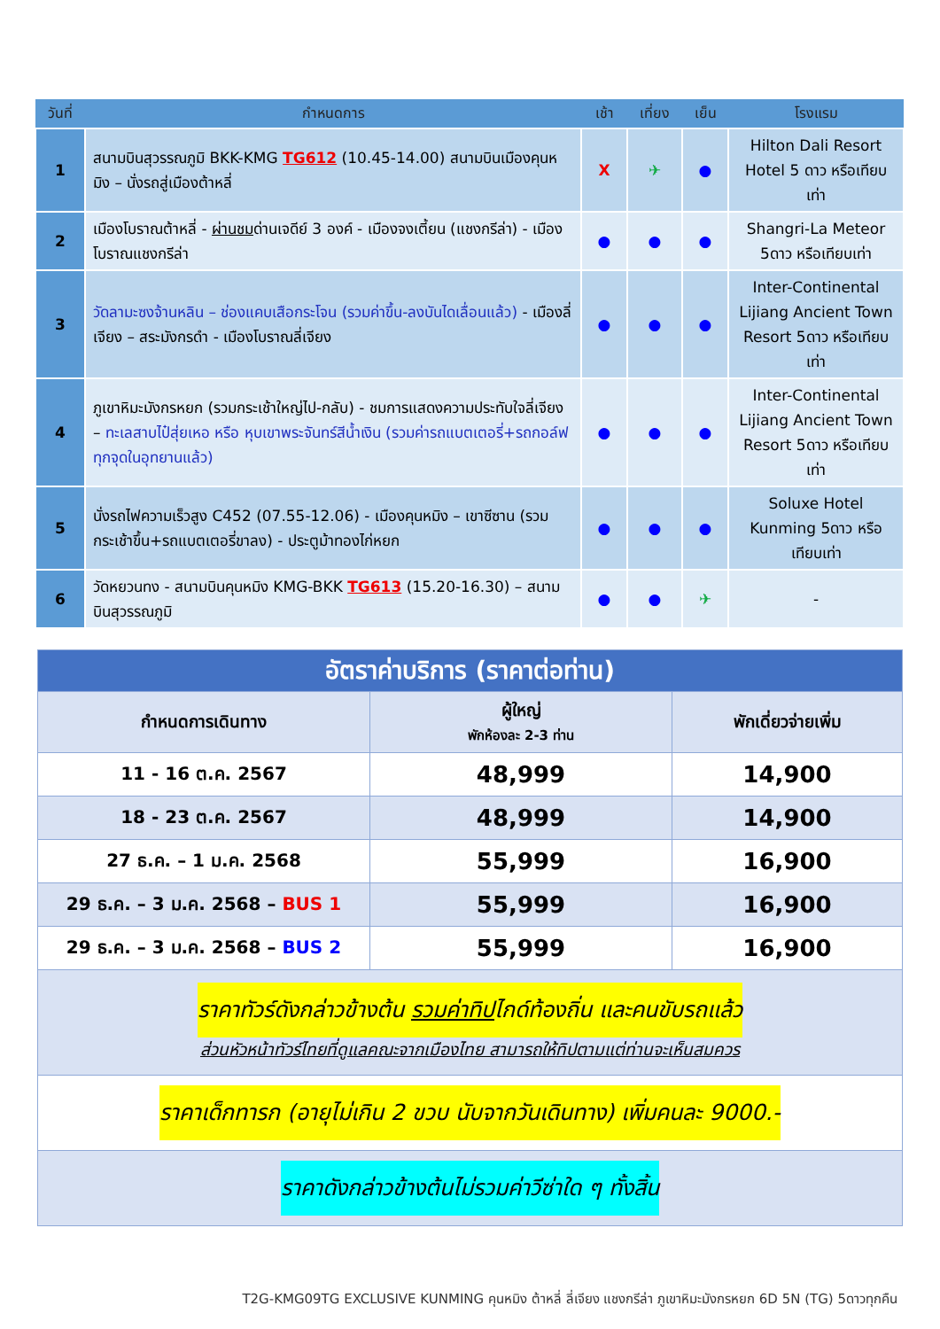| วันที่ | กำหนดการ | เช้า | เที่ยง | เย็น | โรงแรม |
| --- | --- | --- | --- | --- | --- |
| 1 | สนามบินสุวรรณภูมิ BKK-KMG TG612 (10.45-14.00) สนามบินเมืองคุนหมิง – นั่งรถสู่เมืองต้าหลี่ | X | ✈ | ● | Hilton Dali Resort Hotel 5 ดาว หรือเทียบเท่า |
| 2 | เมืองโบราณต้าหลี่ - ผ่านชม ด่านเจดีย์ 3 องค์ - เมืองจงเตี้ยน (แชงกรีล่า) - เมืองโบราณแชงกรีล่า | ● | ● | ● | Shangri-La Meteor 5ดาว หรือเทียบเท่า |
| 3 | วัดลามะซงจ้านหลิน – ช่องแคบเสือกระโจน (รวมค่าขึ้น-ลงบันไดเลื่อนแล้ว) - เมืองลี่เจียง – สระมังกรดำ - เมืองโบราณลี่เจียง | ● | ● | ● | Inter-Continental Lijiang Ancient Town Resort 5ดาว หรือเทียบเท่า |
| 4 | ภูเขาหิมะมังกรหยก (รวมกระเช้าใหญ่ไป-กลับ) - ชมการแสดงความประทับใจลี่เจียง – ทะเลสาบไป๋สุ่ยเหอ หรือ หุบเขาพระจันทร์สีน้ำเงิน (รวมค่ารถแบตเตอรี่+รถกอล์ฟทุกจุดในอุทยานแล้ว) | ● | ● | ● | Inter-Continental Lijiang Ancient Town Resort 5ดาว หรือเทียบเท่า |
| 5 | นั่งรถไฟความเร็วสูง C452 (07.55-12.06) - เมืองคุนหมิง – เขาซีซาน (รวมกระเช้าขึ้น+รถแบตเตอรี่ขาลง) - ประตูม้าทองไก่หยก | ● | ● | ● | Soluxe Hotel Kunming 5ดาว หรือเทียบเท่า |
| 6 | วัดหยวนทง - สนามบินคุนหมิง KMG-BKK TG613 (15.20-16.30) – สนามบินสุวรรณภูมิ | ● | ● | ✈ | - |
| อัตราค่าบริการ (ราคาต่อท่าน) | | |
| กำหนดการเดินทาง | ผู้ใหญ่ พักห้องละ 2-3 ท่าน | พักเดี่ยวจ่ายเพิ่ม |
| 11 - 16 ต.ค. 2567 | 48,999 | 14,900 |
| 18 - 23 ต.ค. 2567 | 48,999 | 14,900 |
| 27 ธ.ค. – 1 ม.ค. 2568 | 55,999 | 16,900 |
| 29 ธ.ค. – 3 ม.ค. 2568 – BUS 1 | 55,999 | 16,900 |
| 29 ธ.ค. – 3 ม.ค. 2568 – BUS 2 | 55,999 | 16,900 |
| ราคาทัวร์ดังกล่าวข้างต้น รวมค่าทิป ไกด์ท้องถิ่น และคนขับรถแล้ว ส่วนหัวหน้าทัวร์ไทยที่ดูแลคณะจากเมืองไทย สามารถให้ทิปตามแต่ท่านจะเห็นสมควร | | |
| ราคาเด็กทารก (อายุไม่เกิน 2 ขวบ นับจากวันเดินทาง) เพิ่มคนละ 9000.- | | |
| ราคาดังกล่าวข้างต้นไม่รวมค่าวีซ่าใด ๆ ทั้งสิ้น | | |
T2G-KMG09TG EXCLUSIVE KUNMING คุนหมิง ต้าหลี่ ลี่เจียง แชงกรีล่า ภูเขาหิมะมังกรหยก 6D 5N (TG) 5ดาวทุกคืน